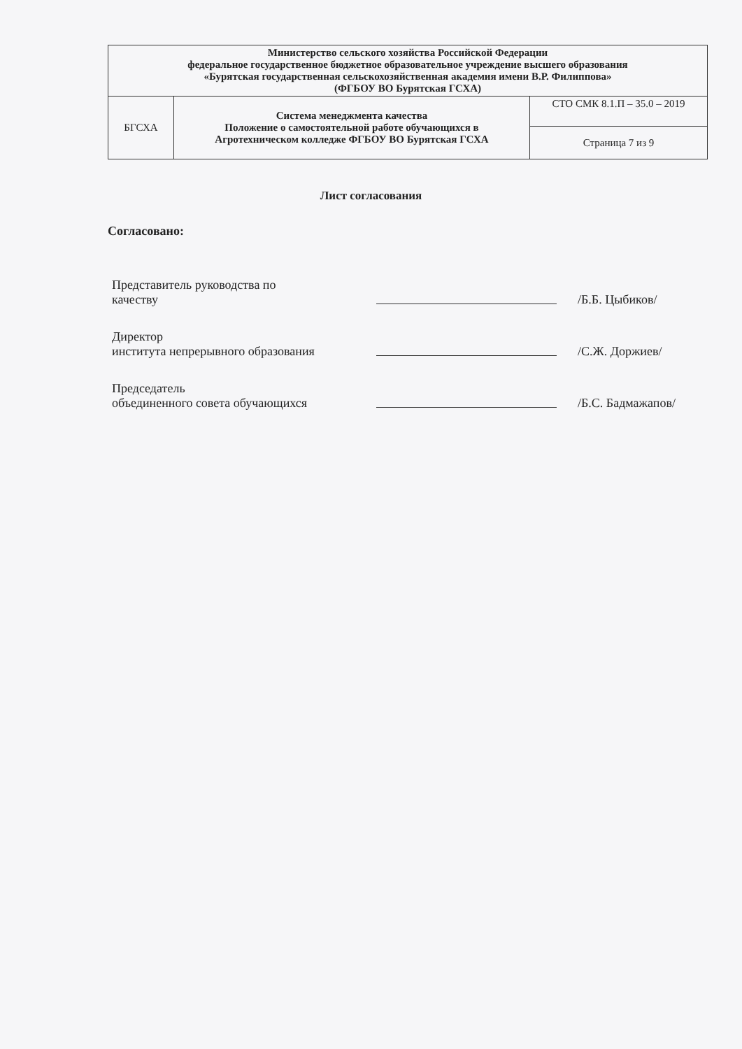| Министерство сельского хозяйства Российской Федерации федеральное государственное бюджетное образовательное учреждение высшего образования «Бурятская государственная сельскохозяйственная академия имени В.Р. Филиппова» (ФГБОУ ВО Бурятская ГСХА) | | |
| БГСХА | Система менеджмента качества Положение о самостоятельной работе обучающихся в Агротехническом колледже ФГБОУ ВО Бурятская ГСХА | СТО СМК 8.1.П – 35.0 – 2019 |
| | | Страница 7 из 9 |
Лист согласования
Согласовано:
| Представитель руководства по качеству | | /Б.Б. Цыбиков/ |
| Директор института непрерывного образования | | /С.Ж. Доржиев/ |
| Председатель объединенного совета обучающихся | | /Б.С. Бадмажапов/ |